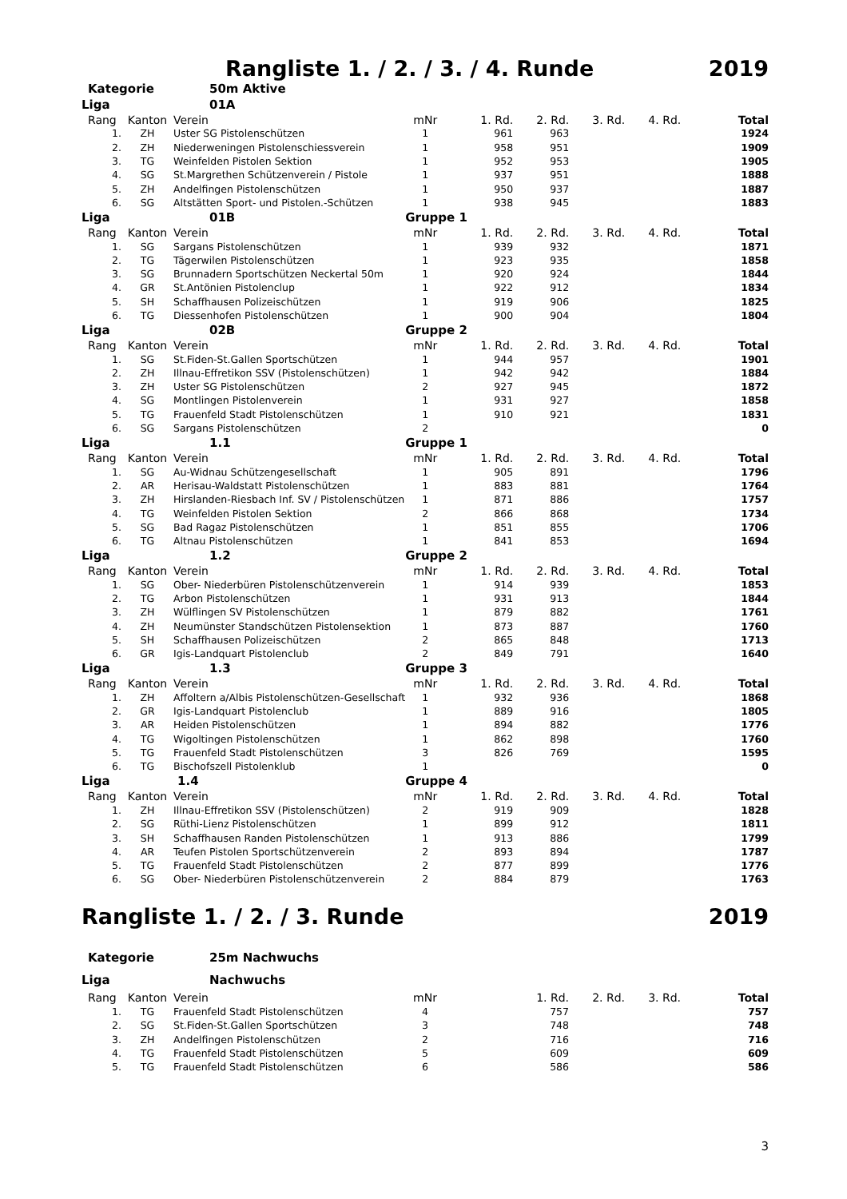Rangliste 1. / 2. / 3. / 4. Runde 2019
| Kategorie | | 50m Aktive | | | | | | |
| Liga | | 01A | | | | | | |
| Rang | Kanton | Verein | mNr | 1. Rd. | 2. Rd. | 3. Rd. | 4. Rd. | Total |
| 1. | ZH | Uster SG Pistolenschützen | 1 | 961 | 963 | | | 1924 |
| 2. | ZH | Niederweningen Pistolenschiessverein | 1 | 958 | 951 | | | 1909 |
| 3. | TG | Weinfelden Pistolen Sektion | 1 | 952 | 953 | | | 1905 |
| 4. | SG | St.Margrethen Schützenverein / Pistole | 1 | 937 | 951 | | | 1888 |
| 5. | ZH | Andelfingen Pistolenschützen | 1 | 950 | 937 | | | 1887 |
| 6. | SG | Altstätten Sport- und Pistolen.-Schützen | 1 | 938 | 945 | | | 1883 |
| Liga | | 01B | Gruppe 1 | | | | | |
| Rang | Kanton | Verein | mNr | 1. Rd. | 2. Rd. | 3. Rd. | 4. Rd. | Total |
| 1. | SG | Sargans Pistolenschützen | 1 | 939 | 932 | | | 1871 |
| 2. | TG | Tägerwilen Pistolenschützen | 1 | 923 | 935 | | | 1858 |
| 3. | SG | Brunnadern Sportschützen Neckertal 50m | 1 | 920 | 924 | | | 1844 |
| 4. | GR | St.Antönien Pistolenclup | 1 | 922 | 912 | | | 1834 |
| 5. | SH | Schaffhausen Polizeischützen | 1 | 919 | 906 | | | 1825 |
| 6. | TG | Diessenhofen Pistolenschützen | 1 | 900 | 904 | | | 1804 |
| Liga | | 02B | Gruppe 2 | | | | | |
| Rang | Kanton | Verein | mNr | 1. Rd. | 2. Rd. | 3. Rd. | 4. Rd. | Total |
| 1. | SG | St.Fiden-St.Gallen Sportschützen | 1 | 944 | 957 | | | 1901 |
| 2. | ZH | Illnau-Effretikon SSV (Pistolenschützen) | 1 | 942 | 942 | | | 1884 |
| 3. | ZH | Uster SG Pistolenschützen | 2 | 927 | 945 | | | 1872 |
| 4. | SG | Montlingen Pistolenverein | 1 | 931 | 927 | | | 1858 |
| 5. | TG | Frauenfeld Stadt Pistolenschützen | 1 | 910 | 921 | | | 1831 |
| 6. | SG | Sargans Pistolenschützen | 2 | | | | | 0 |
| Liga | | 1.1 | Gruppe 1 | | | | | |
| Rang | Kanton | Verein | mNr | 1. Rd. | 2. Rd. | 3. Rd. | 4. Rd. | Total |
| 1. | SG | Au-Widnau Schützengesellschaft | 1 | 905 | 891 | | | 1796 |
| 2. | AR | Herisau-Waldstatt Pistolenschützen | 1 | 883 | 881 | | | 1764 |
| 3. | ZH | Hirslanden-Riesbach Inf. SV / Pistolenschützen | 1 | 871 | 886 | | | 1757 |
| 4. | TG | Weinfelden Pistolen Sektion | 2 | 866 | 868 | | | 1734 |
| 5. | SG | Bad Ragaz Pistolenschützen | 1 | 851 | 855 | | | 1706 |
| 6. | TG | Altnau Pistolenschützen | 1 | 841 | 853 | | | 1694 |
| Liga | | 1.2 | Gruppe 2 | | | | | |
| Rang | Kanton | Verein | mNr | 1. Rd. | 2. Rd. | 3. Rd. | 4. Rd. | Total |
| 1. | SG | Ober- Niederbüren Pistolenschützenverein | 1 | 914 | 939 | | | 1853 |
| 2. | TG | Arbon Pistolenschützen | 1 | 931 | 913 | | | 1844 |
| 3. | ZH | Wülflingen SV Pistolenschützen | 1 | 879 | 882 | | | 1761 |
| 4. | ZH | Neumünster Standschützen Pistolensektion | 1 | 873 | 887 | | | 1760 |
| 5. | SH | Schaffhausen Polizeischützen | 2 | 865 | 848 | | | 1713 |
| 6. | GR | Igis-Landquart Pistolenclub | 2 | 849 | 791 | | | 1640 |
| Liga | | 1.3 | Gruppe 3 | | | | | |
| Rang | Kanton | Verein | mNr | 1. Rd. | 2. Rd. | 3. Rd. | 4. Rd. | Total |
| 1. | ZH | Affoltern a/Albis Pistolenschützen-Gesellschaft | 1 | 932 | 936 | | | 1868 |
| 2. | GR | Igis-Landquart Pistolenclub | 1 | 889 | 916 | | | 1805 |
| 3. | AR | Heiden Pistolenschützen | 1 | 894 | 882 | | | 1776 |
| 4. | TG | Wigoltingen Pistolenschützen | 1 | 862 | 898 | | | 1760 |
| 5. | TG | Frauenfeld Stadt Pistolenschützen | 3 | 826 | 769 | | | 1595 |
| 6. | TG | Bischofszell Pistolenklub | 1 | | | | | 0 |
| Liga | | 1.4 | Gruppe 4 | | | | | |
| Rang | Kanton | Verein | mNr | 1. Rd. | 2. Rd. | 3. Rd. | 4. Rd. | Total |
| 1. | ZH | Illnau-Effretikon SSV (Pistolenschützen) | 2 | 919 | 909 | | | 1828 |
| 2. | SG | Rüthi-Lienz Pistolenschützen | 1 | 899 | 912 | | | 1811 |
| 3. | SH | Schaffhausen Randen Pistolenschützen | 1 | 913 | 886 | | | 1799 |
| 4. | AR | Teufen Pistolen Sportschützenverein | 2 | 893 | 894 | | | 1787 |
| 5. | TG | Frauenfeld Stadt Pistolenschützen | 2 | 877 | 899 | | | 1776 |
| 6. | SG | Ober- Niederbüren Pistolenschützenverein | 2 | 884 | 879 | | | 1763 |
Rangliste 1. / 2. / 3. Runde 2019
| Kategorie | | 25m Nachwuchs | | | | | | |
| Liga | | Nachwuchs | | | | | | |
| Rang | Kanton | Verein | mNr | | 1. Rd. | 2. Rd. | 3. Rd. | Total |
| 1. | TG | Frauenfeld Stadt Pistolenschützen | 4 | | 757 | | | 757 |
| 2. | SG | St.Fiden-St.Gallen Sportschützen | 3 | | 748 | | | 748 |
| 3. | ZH | Andelfingen Pistolenschützen | 2 | | 716 | | | 716 |
| 4. | TG | Frauenfeld Stadt Pistolenschützen | 5 | | 609 | | | 609 |
| 5. | TG | Frauenfeld Stadt Pistolenschützen | 6 | | 586 | | | 586 |
3